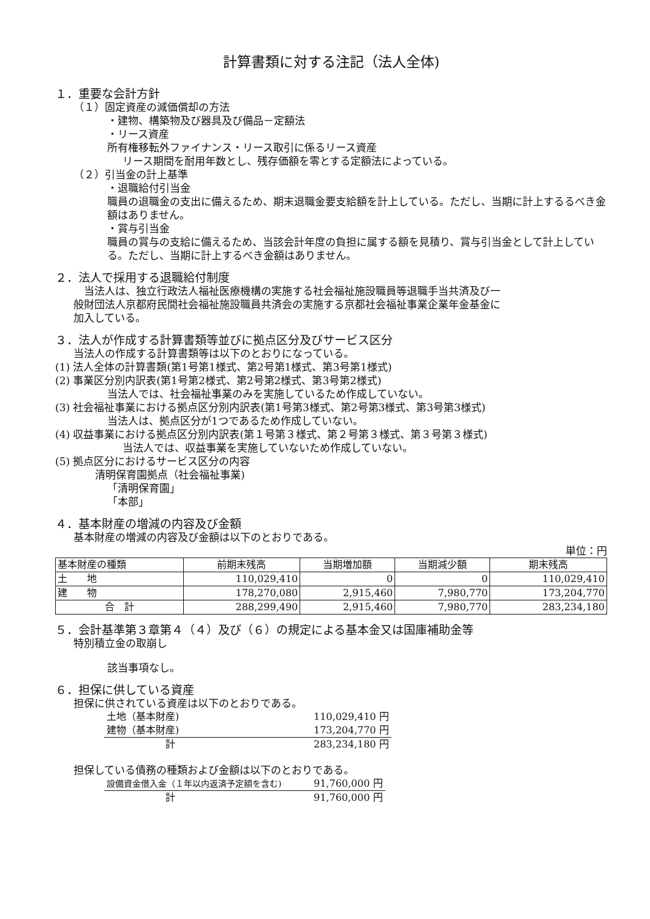計算書類に対する注記（法人全体)
１．重要な会計方針
（１）固定資産の減価償却の方法
・建物、構築物及び器具及び備品－定額法
・リース資産
所有権移転外ファイナンス・リース取引に係るリース資産
リース期間を耐用年数とし、残存価額を零とする定額法によっている。
（２）引当金の計上基準
・退職給付引当金
職員の退職金の支出に備えるため、期末退職金要支給額を計上している。ただし、当期に計上するるべき金額はありません。
・賞与引当金
職員の賞与の支給に備えるため、当該会計年度の負担に属する額を見積り、賞与引当金として計上している。ただし、当期に計上するべき金額はありません。
２．法人で採用する退職給付制度
　当法人は、独立行政法人福祉医療機構の実施する社会福祉施設職員等退職手当共済及び一般財団法人京都府民間社会福祉施設職員共済会の実施する京都社会福祉事業企業年金基金に加入している。
３．法人が作成する計算書類等並びに拠点区分及びサービス区分
当法人の作成する計算書類等は以下のとおりになっている。
(1) 法人全体の計算書類(第1号第1様式、第2号第1様式、第3号第1様式)
(2) 事業区分別内訳表(第1号第2様式、第2号第2様式、第3号第2様式)
当法人では、社会福祉事業のみを実施しているため作成していない。
(3) 社会福祉事業における拠点区分別内訳表(第1号第3様式、第2号第3様式、第3号第3様式)
当法人は、拠点区分が1つであるため作成していない。
(4) 収益事業における拠点区分別内訳表(第１号第３様式、第２号第３様式、第３号第３様式)
当法人では、収益事業を実施していないため作成していない。
(5) 拠点区分におけるサービス区分の内容
清明保育園拠点（社会福祉事業)
「清明保育園」
「本部」
４．基本財産の増減の内容及び金額
基本財産の増減の内容及び金額は以下のとおりである。
単位：円
| 基本財産の種類 | 前期末残高 | 当期増加額 | 当期減少額 | 期末残高 |
| --- | --- | --- | --- | --- |
| 土 地 | 110,029,410 | 0 | 0 | 110,029,410 |
| 建 物 | 178,270,080 | 2,915,460 | 7,980,770 | 173,204,770 |
| 合 計 | 288,299,490 | 2,915,460 | 7,980,770 | 283,234,180 |
５．会計基準第３章第４（４）及び（６）の規定による基本金又は国庫補助金等
特別積立金の取崩し
該当事項なし。
６．担保に供している資産
担保に供されている資産は以下のとおりである。
| 土地（基本財産) | 110,029,410 円 |
| 建物（基本財産) | 173,204,770 円 |
| 計 | 283,234,180 円 |
担保している債務の種類および金額は以下のとおりである。
| 設備資金借入金（１年以内返済予定額を含む) | 91,760,000 円 |
| 計 | 91,760,000 円 |